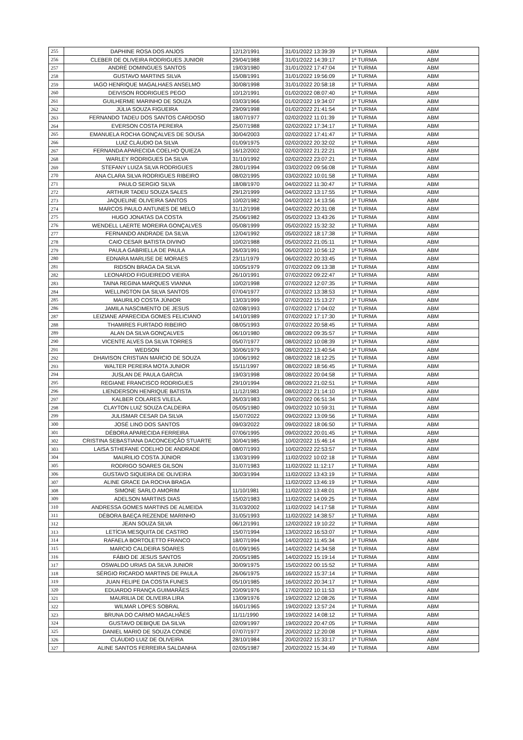| 255 | DAPHINE ROSA DOS ANJOS | 12/12/1991 | 31/01/2022 13:39:39 | 1ª TURMA | ABM |
| 256 | CLEBER DE OLIVEIRA RODRIGUES JUNIOR | 29/04/1988 | 31/01/2022 14:39:17 | 1ª TURMA | ABM |
| 257 | ANDRÉ DOMINGUES SANTOS | 19/03/1980 | 31/01/2022 17:47:04 | 1ª TURMA | ABM |
| 258 | GUSTAVO MARTINS SILVA | 15/08/1991 | 31/01/2022 19:56:09 | 1ª TURMA | ABM |
| 259 | IAGO HENRIQUE MAGALHAES ANSELMO | 30/08/1998 | 31/01/2022 20:58:18 | 1ª TURMA | ABM |
| 260 | DEIVISON RODRIGUES PEGO | 10/12/1991 | 01/02/2022 08:07:40 | 1ª TURMA | ABM |
| 261 | GUILHERME MARINHO DE SOUZA | 03/03/1966 | 01/02/2022 19:34:07 | 1ª TURMA | ABM |
| 262 | JÚLIA SOUZA FIGUEIRA | 29/09/1998 | 01/02/2022 21:41:54 | 1ª TURMA | ABM |
| 263 | FERNANDO TADEU DOS SANTOS CARDOSO | 18/07/1977 | 02/02/2022 11:01:39 | 1ª TURMA | ABM |
| 264 | EVERSON COSTA PEREIRA | 25/07/1988 | 02/02/2022 17:34:17 | 1ª TURMA | ABM |
| 265 | EMANUELA ROCHA GONÇALVES DE SOUSA | 30/04/2003 | 02/02/2022 17:41:47 | 1ª TURMA | ABM |
| 266 | LUIZ CLÁUDIO DA SILVA | 01/09/1975 | 02/02/2022 20:32:02 | 1ª TURMA | ABM |
| 267 | FERNANDA APARECIDA COELHO QUIEZA | 16/12/2002 | 02/02/2022 21:22:21 | 1ª TURMA | ABM |
| 268 | WARLEY RODRIGUES DA SILVA | 31/10/1992 | 02/02/2022 23:07:21 | 1ª TURMA | ABM |
| 269 | STEFANY LUIZA SILVA RODRIGUES | 28/01/1994 | 03/02/2022 09:56:08 | 1ª TURMA | ABM |
| 270 | ANA CLARA SILVA RODRIGUES RIBEIRO | 08/02/1995 | 03/02/2022 10:01:58 | 1ª TURMA | ABM |
| 271 | PAULO SERGIO SILVA | 18/08/1970 | 04/02/2022 11:30:47 | 1ª TURMA | ABM |
| 272 | ARTHUR TADEU SOUZA SALES | 29/12/1999 | 04/02/2022 13:17:55 | 1ª TURMA | ABM |
| 273 | JAQUELINE OLIVEIRA SANTOS | 10/02/1982 | 04/02/2022 14:13:56 | 1ª TURMA | ABM |
| 274 | MARCOS PAULO ANTUNES DE MELO | 31/12/1998 | 04/02/2022 20:31:08 | 1ª TURMA | ABM |
| 275 | HUGO JONATAS DA COSTA | 25/06/1982 | 05/02/2022 13:43:26 | 1ª TURMA | ABM |
| 276 | WENDELL LAERTE MOREIRA GONÇALVES | 05/08/1999 | 05/02/2022 15:32:32 | 1ª TURMA | ABM |
| 277 | FERNANDO ANDRADE DA SILVA | 12/04/1992 | 05/02/2022 18:17:38 | 1ª TURMA | ABM |
| 278 | CAIO CESAR BATISTA DIVINO | 10/02/1988 | 05/02/2022 21:05:11 | 1ª TURMA | ABM |
| 279 | PAULA GABRIELLA DE PAULA | 26/03/1991 | 06/02/2022 10:56:12 | 1ª TURMA | ABM |
| 280 | EDNARA MARLISE DE MORAES | 23/11/1979 | 06/02/2022 20:33:45 | 1ª TURMA | ABM |
| 281 | RIDSON BRAGA DA SILVA | 10/05/1979 | 07/02/2022 09:13:38 | 1ª TURMA | ABM |
| 282 | LEONARDO FIGUEIREDO VIEIRA | 26/10/1991 | 07/02/2022 09:22:47 | 1ª TURMA | ABM |
| 283 | TAINA REGINA MARQUES VIANNA | 10/02/1998 | 07/02/2022 12:07:35 | 1ª TURMA | ABM |
| 284 | WELLINGTON DA SILVA SANTOS | 07/04/1977 | 07/02/2022 13:38:53 | 1ª TURMA | ABM |
| 285 | MAURILIO COSTA JÚNIOR | 13/03/1999 | 07/02/2022 15:13:27 | 1ª TURMA | ABM |
| 286 | JAMILA NASCIMENTO DE JESUS | 02/08/1993 | 07/02/2022 17:04:02 | 1ª TURMA | ABM |
| 287 | LEIZIANE APARECIDA GOMES FELICIANO | 14/10/1989 | 07/02/2022 17:17:30 | 1ª TURMA | ABM |
| 288 | THAMIRES FURTADO RIBEIRO | 08/05/1993 | 07/02/2022 20:58:45 | 1ª TURMA | ABM |
| 289 | ALAN DA SILVA GONÇALVES | 06/10/1980 | 08/02/2022 09:35:57 | 1ª TURMA | ABM |
| 290 | VICENTE ALVES DA SILVA TORRES | 05/07/1977 | 08/02/2022 10:08:39 | 1ª TURMA | ABM |
| 291 | WEDSON | 30/06/1979 | 08/02/2022 13:40:54 | 1ª TURMA | ABM |
| 292 | DHAVISON CRISTIAN MARCIO DE SOUZA | 10/06/1992 | 08/02/2022 18:12:25 | 1ª TURMA | ABM |
| 293 | WALTER PEREIRA MOTA JUNIOR | 15/11/1997 | 08/02/2022 18:56:45 | 1ª TURMA | ABM |
| 294 | JUSLAN DE PAULA GARCIA | 19/03/1998 | 08/02/2022 20:04:58 | 1ª TURMA | ABM |
| 295 | REGIANE FRANCISCO RODRIGUES | 29/10/1994 | 08/02/2022 21:02:51 | 1ª TURMA | ABM |
| 296 | LIENDERSON HENRIQUE BATISTA | 11/12/1983 | 08/02/2022 21:14:10 | 1ª TURMA | ABM |
| 297 | KALBER COLARES VILELA. | 26/03/1983 | 09/02/2022 06:51:34 | 1ª TURMA | ABM |
| 298 | CLAYTON LUIZ SOUZA CALDEIRA | 05/05/1980 | 09/02/2022 10:59:31 | 1ª TURMA | ABM |
| 299 | JULISMAR CESAR DA SILVA | 15/07/2022 | 09/02/2022 13:09:56 | 1ª TURMA | ABM |
| 300 | JOSÉ LINO DOS SANTOS | 09/03/2022 | 09/02/2022 18:06:50 | 1ª TURMA | ABM |
| 301 | DÉBORA APARECIDA FERREIRA | 07/06/1995 | 09/02/2022 20:01:45 | 1ª TURMA | ABM |
| 302 | CRISTINA SEBASTIANA DACONCEIÇÃO STUARTE | 30/04/1985 | 10/02/2022 15:46:14 | 1ª TURMA | ABM |
| 303 | LAISA STHEFANE COELHO DE ANDRADE | 08/07/1993 | 10/02/2022 22:53:57 | 1ª TURMA | ABM |
| 304 | MAURILIO COSTA JÚNIOR | 13/03/1999 | 11/02/2022 10:02:18 | 1ª TURMA | ABM |
| 305 | RODRIGO SOARES GILSON | 31/07/1983 | 11/02/2022 11:12:17 | 1ª TURMA | ABM |
| 306 | GUSTAVO SIQUEIRA DE OLIVEIRA | 30/03/1994 | 11/02/2022 13:43:19 | 1ª TURMA | ABM |
| 307 | ALINE GRACE DA ROCHA BRAGA | | 11/02/2022 13:46:19 | 1ª TURMA | ABM |
| 308 | SIMONE SARLO AMORIM | 11/10/1981 | 11/02/2022 13:48:01 | 1ª TURMA | ABM |
| 309 | ADELSON MARTINS DIAS | 15/02/1983 | 11/02/2022 14:09:25 | 1ª TURMA | ABM |
| 310 | ANDRESSA GOMES MARTINS DE ALMEIDA | 31/03/2002 | 11/02/2022 14:17:58 | 1ª TURMA | ABM |
| 311 | DÉBORA BAEÇA REZENDE MARINHO | 31/05/1993 | 11/02/2022 14:38:57 | 1ª TURMA | ABM |
| 312 | JEAN SOUZA SILVA | 06/12/1991 | 12/02/2022 19:10:22 | 1ª TURMA | ABM |
| 313 | LETÍCIA MESQUITA DE CASTRO | 15/07/1994 | 13/02/2022 16:53:07 | 1ª TURMA | ABM |
| 314 | RAFAELA BORTOLETTO FRANCO | 18/07/1994 | 14/02/2022 11:45:34 | 1ª TURMA | ABM |
| 315 | MARCIO CALDEIRA SOARES | 01/09/1965 | 14/02/2022 14:34:58 | 1ª TURMA | ABM |
| 316 | FÁBIO DE JESUS SANTOS | 20/05/1985 | 14/02/2022 15:19:14 | 1ª TURMA | ABM |
| 317 | OSWALDO URIAS DA SILVA JUNIOR | 30/09/1975 | 15/02/2022 00:15:52 | 1ª TURMA | ABM |
| 318 | SÉRGIO RICARDO MARTINS DE PAULA | 26/06/1975 | 16/02/2022 15:37:14 | 1ª TURMA | ABM |
| 319 | JUAN FELIPE DA COSTA FUNES | 05/10/1985 | 16/02/2022 20:34:17 | 1ª TURMA | ABM |
| 320 | EDUARDO FRANÇA GUIMARÃES | 20/09/1976 | 17/02/2022 10:11:53 | 1ª TURMA | ABM |
| 321 | MAURILIA DE OLIVEIRA LIRA | 13/09/1976 | 19/02/2022 12:08:26 | 1ª TURMA | ABM |
| 322 | WILMAR LOPES SOBRAL | 16/01/1965 | 19/02/2022 13:57:24 | 1ª TURMA | ABM |
| 323 | BRUNA DO CARMO MAGALHÃES | 11/11/1990 | 19/02/2022 14:08:12 | 1ª TURMA | ABM |
| 324 | GUSTAVO DEBIQUE DA SILVA | 02/09/1997 | 19/02/2022 20:47:05 | 1ª TURMA | ABM |
| 325 | DANIEL MARIO DE SOUZA CONDE | 07/07/1977 | 20/02/2022 12:20:08 | 1ª TURMA | ABM |
| 326 | CLÁUDIO LUIZ DE OLIVEIRA | 28/10/1984 | 20/02/2022 15:33:17 | 1ª TURMA | ABM |
| 327 | ALINE SANTOS FERREIRA SALDANHA | 02/05/1987 | 20/02/2022 15:34:49 | 1ª TURMA | ABM |